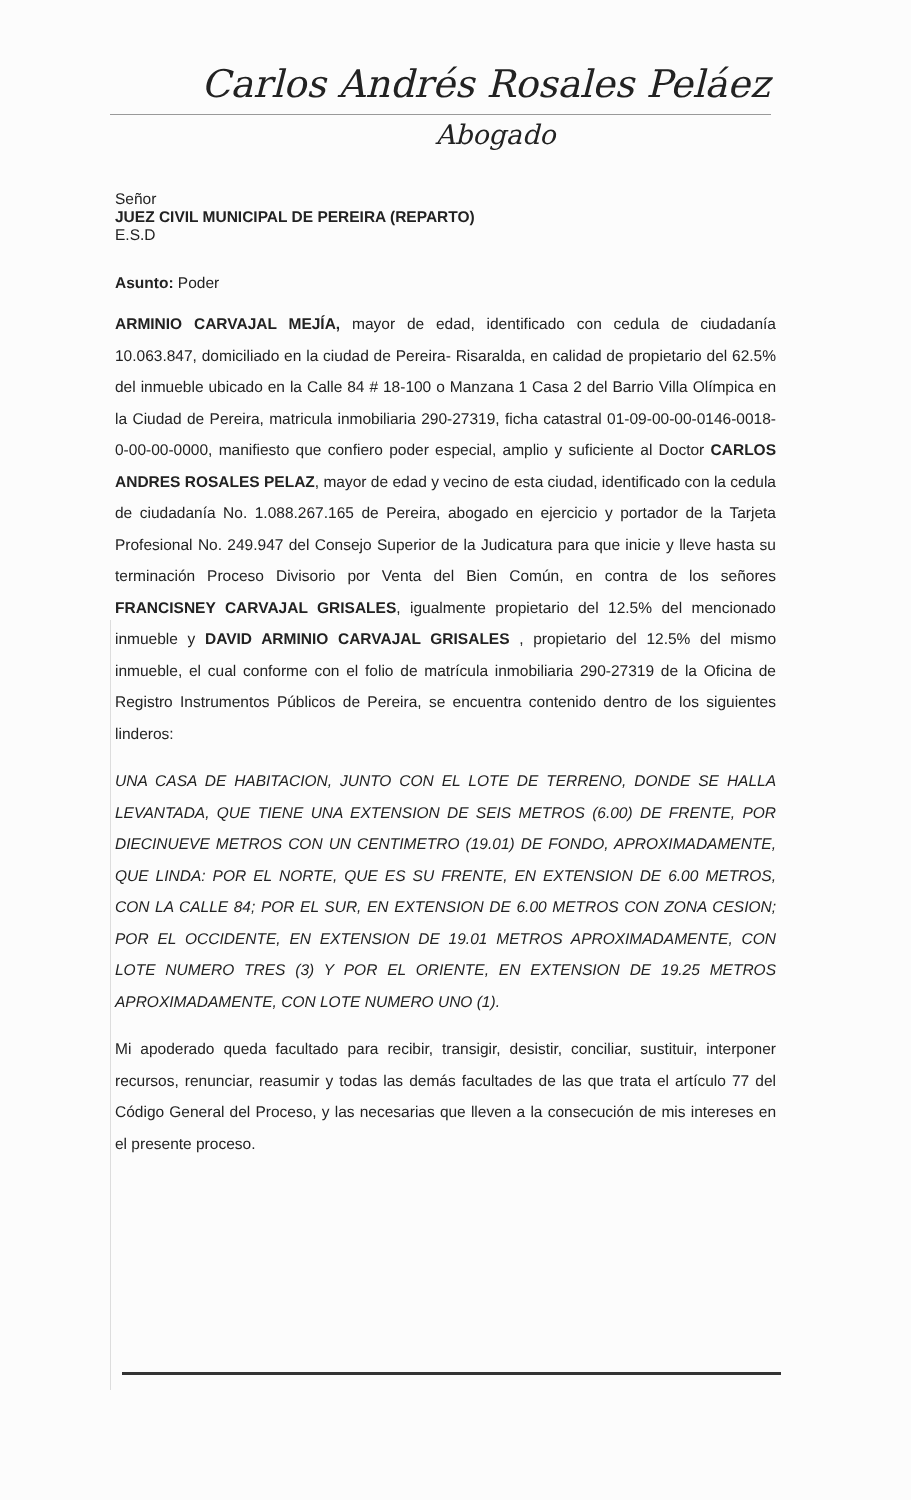Carlos Andrés Rosales Peláez
Abogado
Señor
JUEZ CIVIL MUNICIPAL DE PEREIRA (REPARTO)
E.S.D
Asunto: Poder
ARMINIO CARVAJAL MEJÍA, mayor de edad, identificado con cedula de ciudadanía 10.063.847, domiciliado en la ciudad de Pereira- Risaralda, en calidad de propietario del 62.5% del inmueble ubicado en la Calle 84 # 18-100 o Manzana 1 Casa 2 del Barrio Villa Olímpica en la Ciudad de Pereira, matricula inmobiliaria 290-27319, ficha catastral 01-09-00-00-0146-0018-0-00-00-0000, manifiesto que confiero poder especial, amplio y suficiente al Doctor CARLOS ANDRES ROSALES PELAZ, mayor de edad y vecino de esta ciudad, identificado con la cedula de ciudadanía No. 1.088.267.165 de Pereira, abogado en ejercicio y portador de la Tarjeta Profesional No. 249.947 del Consejo Superior de la Judicatura para que inicie y lleve hasta su terminación Proceso Divisorio por Venta del Bien Común, en contra de los señores FRANCISNEY CARVAJAL GRISALES, igualmente propietario del 12.5% del mencionado inmueble y DAVID ARMINIO CARVAJAL GRISALES , propietario del 12.5% del mismo inmueble, el cual conforme con el folio de matrícula inmobiliaria 290-27319 de la Oficina de Registro Instrumentos Públicos de Pereira, se encuentra contenido dentro de los siguientes linderos:
UNA CASA DE HABITACION, JUNTO CON EL LOTE DE TERRENO, DONDE SE HALLA LEVANTADA, QUE TIENE UNA EXTENSION DE SEIS METROS (6.00) DE FRENTE, POR DIECINUEVE METROS CON UN CENTIMETRO (19.01) DE FONDO, APROXIMADAMENTE, QUE LINDA: POR EL NORTE, QUE ES SU FRENTE, EN EXTENSION DE 6.00 METROS, CON LA CALLE 84; POR EL SUR, EN EXTENSION DE 6.00 METROS CON ZONA CESION; POR EL OCCIDENTE, EN EXTENSION DE 19.01 METROS APROXIMADAMENTE, CON LOTE NUMERO TRES (3) Y POR EL ORIENTE, EN EXTENSION DE 19.25 METROS APROXIMADAMENTE, CON LOTE NUMERO UNO (1).
Mi apoderado queda facultado para recibir, transigir, desistir, conciliar, sustituir, interponer recursos, renunciar, reasumir y todas las demás facultades de las que trata el artículo 77 del Código General del Proceso, y las necesarias que lleven a la consecución de mis intereses en el presente proceso.